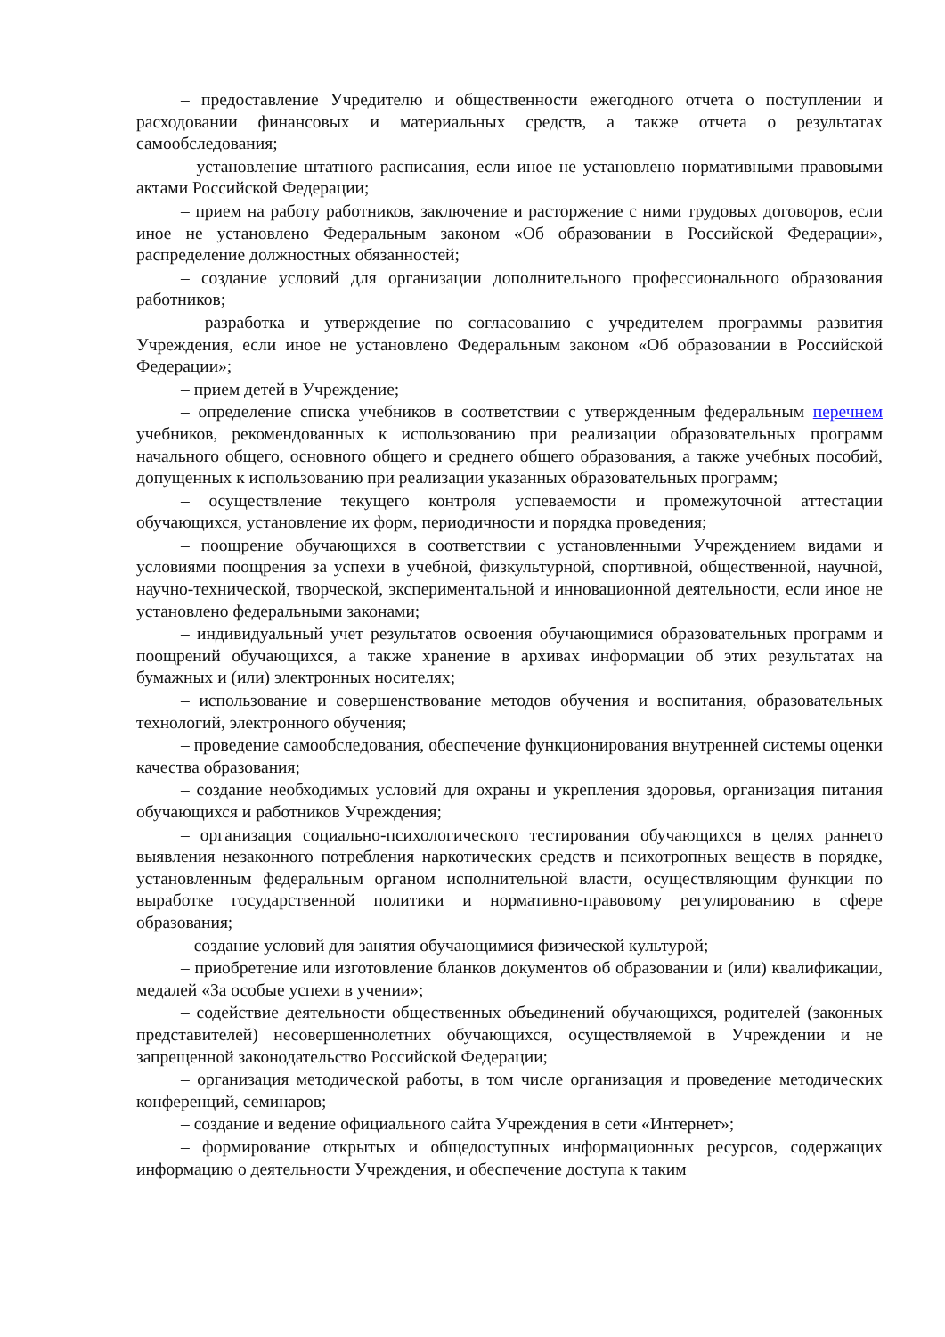– предоставление Учредителю и общественности ежегодного отчета о поступлении и расходовании финансовых и материальных средств, а также отчета о результатах самообследования;
– установление штатного расписания, если иное не установлено нормативными правовыми актами Российской Федерации;
– прием на работу работников, заключение и расторжение с ними трудовых договоров, если иное не установлено Федеральным законом «Об образовании в Российской Федерации», распределение должностных обязанностей;
– создание условий для организации дополнительного профессионального образования работников;
– разработка и утверждение по согласованию с учредителем программы развития Учреждения, если иное не установлено Федеральным законом «Об образовании в Российской Федерации»;
– прием детей в Учреждение;
– определение списка учебников в соответствии с утвержденным федеральным перечнем учебников, рекомендованных к использованию при реализации образовательных программ начального общего, основного общего и среднего общего образования, а также учебных пособий, допущенных к использованию при реализации указанных образовательных программ;
– осуществление текущего контроля успеваемости и промежуточной аттестации обучающихся, установление их форм, периодичности и порядка проведения;
– поощрение обучающихся в соответствии с установленными Учреждением видами и условиями поощрения за успехи в учебной, физкультурной, спортивной, общественной, научной, научно-технической, творческой, экспериментальной и инновационной деятельности, если иное не установлено федеральными законами;
– индивидуальный учет результатов освоения обучающимися образовательных программ и поощрений обучающихся, а также хранение в архивах информации об этих результатах на бумажных и (или) электронных носителях;
– использование и совершенствование методов обучения и воспитания, образовательных технологий, электронного обучения;
– проведение самообследования, обеспечение функционирования внутренней системы оценки качества образования;
– создание необходимых условий для охраны и укрепления здоровья, организация питания обучающихся и работников Учреждения;
– организация социально-психологического тестирования обучающихся в целях раннего выявления незаконного потребления наркотических средств и психотропных веществ в порядке, установленным федеральным органом исполнительной власти, осуществляющим функции по выработке государственной политики и нормативно-правовому регулированию в сфере образования;
– создание условий для занятия обучающимися физической культурой;
– приобретение или изготовление бланков документов об образовании и (или) квалификации, медалей «За особые успехи в учении»;
– содействие деятельности общественных объединений обучающихся, родителей (законных представителей) несовершеннолетних обучающихся, осуществляемой в Учреждении и не запрещенной законодательство Российской Федерации;
– организация методической работы, в том числе организация и проведение методических конференций, семинаров;
– создание и ведение официального сайта Учреждения в сети «Интернет»;
– формирование открытых и общедоступных информационных ресурсов, содержащих информацию о деятельности Учреждения, и обеспечение доступа к таким